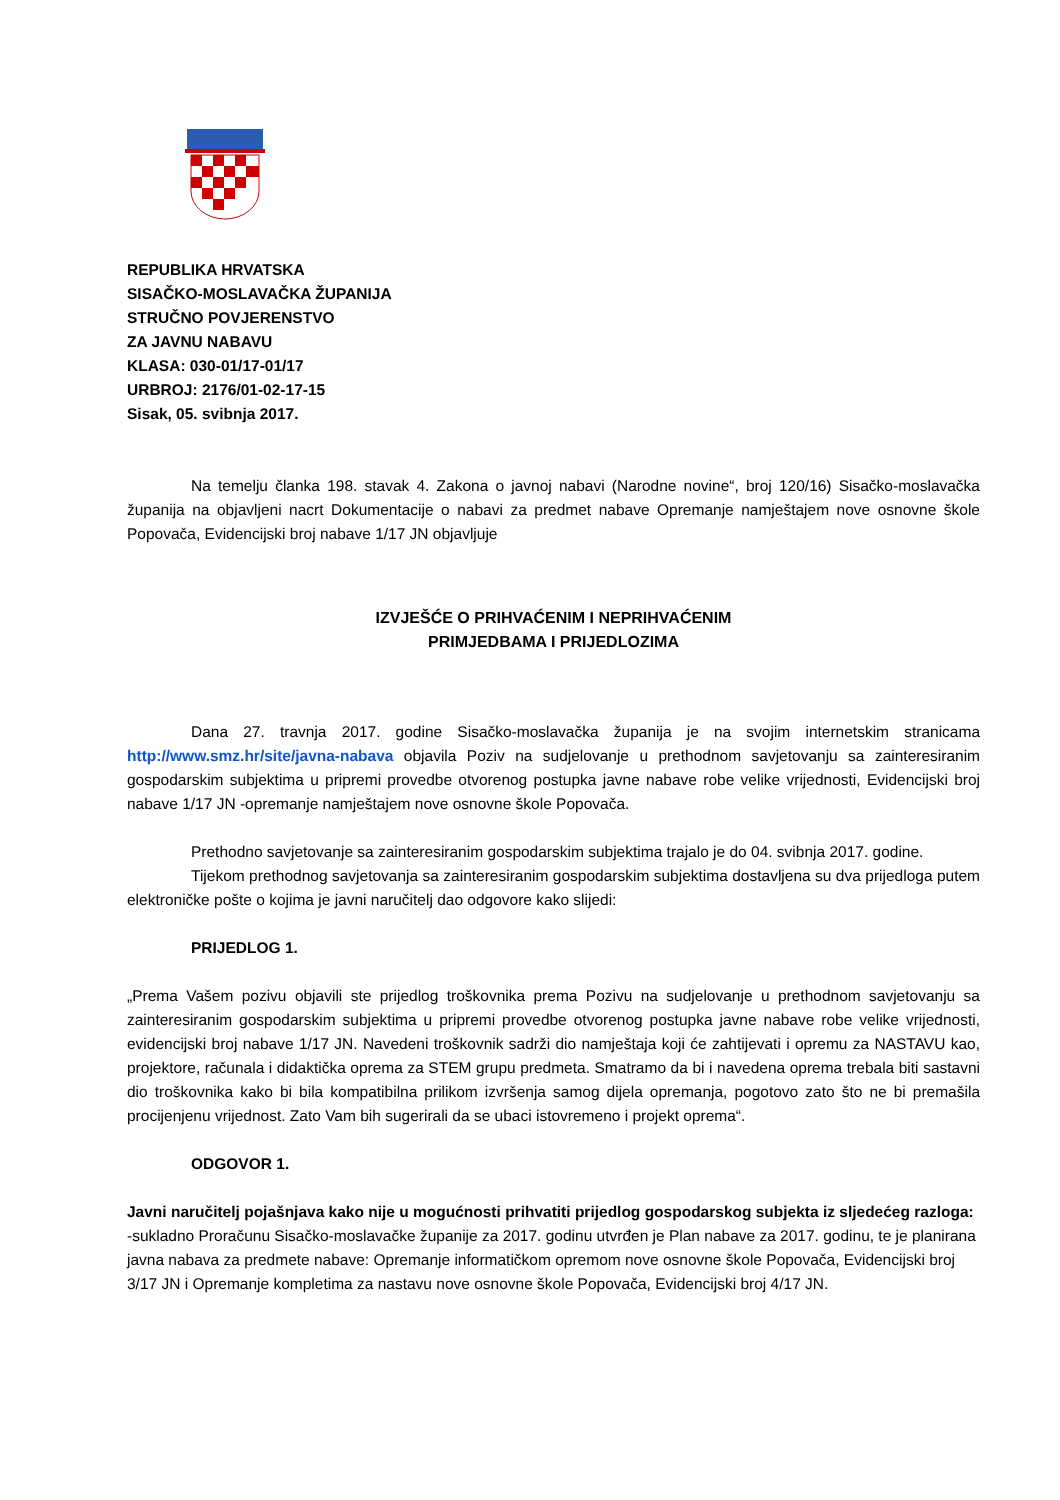REPUBLIKA HRVATSKA
SISAČKO-MOSLAVAČKA ŽUPANIJA
STRUČNO POVJERENSTVO
ZA JAVNU NABAVU
KLASA: 030-01/17-01/17
URBROJ: 2176/01-02-17-15
Sisak, 05. svibnja 2017.
Na temelju članka 198. stavak 4. Zakona o javnoj nabavi (Narodne novine“, broj 120/16) Sisačko-moslavačka županija na objavljeni nacrt Dokumentacije o nabavi za predmet nabave Opremanje namještajem nove osnovne škole Popovača, Evidencijski broj nabave 1/17 JN objavljuje
IZVJEŠĆE O PRIHVAĆENIM I NEPRIHVAĆENIM
PRIMJEDBAMA I PRIJEDLOZIMA
Dana 27. travnja 2017. godine Sisačko-moslavačka županija je na svojim internetskim stranicama http://www.smz.hr/site/javna-nabava objavila Poziv na sudjelovanje u prethodnom savjetovanju sa zainteresiranim gospodarskim subjektima u pripremi provedbe otvorenog postupka javne nabave robe velike vrijednosti, Evidencijski broj nabave 1/17 JN -opremanje namještajem nove osnovne škole Popovača.
Prethodno savjetovanje sa zainteresiranim gospodarskim subjektima trajalo je do 04. svibnja 2017. godine.
Tijekom prethodnog savjetovanja sa zainteresiranim gospodarskim subjektima dostavljena su dva prijedloga putem elektroničke pošte o kojima je javni naručitelj dao odgovore kako slijedi:
PRIJEDLOG 1.
„Prema Vašem pozivu objavili ste prijedlog troškovnika prema Pozivu na sudjelovanje u prethodnom savjetovanju sa zainteresiranim gospodarskim subjektima u pripremi provedbe otvorenog postupka javne nabave robe velike vrijednosti, evidencijski broj nabave 1/17 JN. Navedeni troškovnik sadrži dio namještaja koji će zahtijevati i opremu za NASTAVU kao, projektore, računala i didaktička oprema za STEM grupu predmeta. Smatramo da bi i navedena oprema trebala biti sastavni dio troškovnika kako bi bila kompatibilna prilikom izvršenja samog dijela opremanja, pogotovo zato što ne bi premašila procijenjenu vrijednost. Zato Vam bih sugerirali da se ubaci istovremeno i projekt oprema“.
ODGOVOR 1.
Javni naručitelj pojašnjava kako nije u mogućnosti prihvatiti prijedlog gospodarskog subjekta iz sljedećeg razloga:
-sukladno Proračunu Sisačko-moslavačke županije za 2017. godinu utvrđen je Plan nabave za 2017. godinu, te je planirana javna nabava za predmete nabave: Opremanje informatičkom opremom nove osnovne škole Popovača, Evidencijski broj 3/17 JN i Opremanje kompletima za nastavu nove osnovne škole Popovača, Evidencijski broj 4/17 JN.